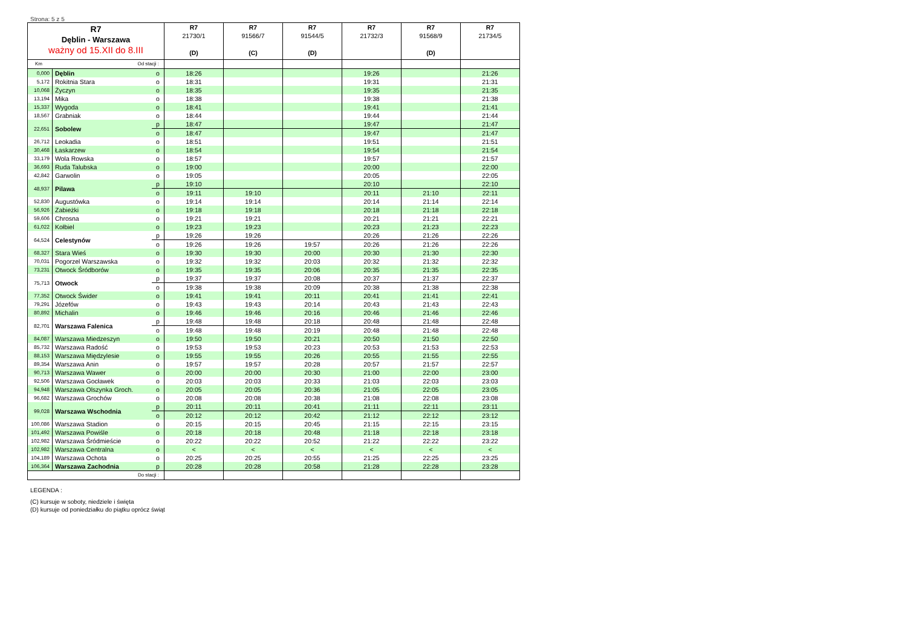Strona: 5 z 5
| R7 Dęblin - Warszawa ważny od 15.XII do 8.III | | | R7 21730/1 (D) | R7 91566/7 (C) | R7 91544/5 (D) | R7 21732/3 | R7 91568/9 (D) | R7 21734/5 |
| --- | --- | --- | --- | --- | --- | --- | --- | --- |
| Km Od stacji : | | | | | | | | |
| 0,000 | Dęblin | o | 18:26 | | | 19:26 | | 21:26 |
| 5,172 | Rokitnia Stara | o | 18:31 | | | 19:31 | | 21:31 |
| 10,068 | Życzyn | o | 18:35 | | | 19:35 | | 21:35 |
| 13,194 | Mika | o | 18:38 | | | 19:38 | | 21:38 |
| 15,337 | Wygoda | o | 18:41 | | | 19:41 | | 21:41 |
| 18,567 | Grabniak | o | 18:44 | | | 19:44 | | 21:44 |
| 22,651 | Sobolew | p | 18:47 | | | 19:47 | | 21:47 |
| | | o | 18:47 | | | 19:47 | | 21:47 |
| 26,712 | Leokadia | o | 18:51 | | | 19:51 | | 21:51 |
| 30,468 | Łaskarzew | o | 18:54 | | | 19:54 | | 21:54 |
| 33,179 | Wola Rowska | o | 18:57 | | | 19:57 | | 21:57 |
| 36,693 | Ruda Talubska | o | 19:00 | | | 20:00 | | 22:00 |
| 42,842 | Garwolin | o | 19:05 | | | 20:05 | | 22:05 |
| 48,937 | Pilawa | p | 19:10 | | | 20:10 | | 22:10 |
| | | o | 19:11 | 19:10 | | 20:11 | 21:10 | 22:11 |
| 52,830 | Augustówka | o | 19:14 | 19:14 | | 20:14 | 21:14 | 22:14 |
| 56,926 | Zabieżki | o | 19:18 | 19:18 | | 20:18 | 21:18 | 22:18 |
| 59,606 | Chrosna | o | 19:21 | 19:21 | | 20:21 | 21:21 | 22:21 |
| 61,022 | Kołbiel | o | 19:23 | 19:23 | | 20:23 | 21:23 | 22:23 |
| 64,524 | Celestynów | p | 19:26 | 19:26 | | 20:26 | 21:26 | 22:26 |
| | | o | 19:26 | 19:26 | 19:57 | 20:26 | 21:26 | 22:26 |
| 68,327 | Stara Wieś | o | 19:30 | 19:30 | 20:00 | 20:30 | 21:30 | 22:30 |
| 70,031 | Pogorzel Warszawska | o | 19:32 | 19:32 | 20:03 | 20:32 | 21:32 | 22:32 |
| 73,231 | Otwock Śródborów | o | 19:35 | 19:35 | 20:06 | 20:35 | 21:35 | 22:35 |
| 75,713 | Otwock | p | 19:37 | 19:37 | 20:08 | 20:37 | 21:37 | 22:37 |
| | | o | 19:38 | 19:38 | 20:09 | 20:38 | 21:38 | 22:38 |
| 77,352 | Otwock Świder | o | 19:41 | 19:41 | 20:11 | 20:41 | 21:41 | 22:41 |
| 79,291 | Józefów | o | 19:43 | 19:43 | 20:14 | 20:43 | 21:43 | 22:43 |
| 80,892 | Michalin | o | 19:46 | 19:46 | 20:16 | 20:46 | 21:46 | 22:46 |
| 82,701 | Warszawa Falenica | p | 19:48 | 19:48 | 20:18 | 20:48 | 21:48 | 22:48 |
| | | o | 19:48 | 19:48 | 20:19 | 20:48 | 21:48 | 22:48 |
| 84,087 | Warszawa Miedzeszyn | o | 19:50 | 19:50 | 20:21 | 20:50 | 21:50 | 22:50 |
| 85,732 | Warszawa Radość | o | 19:53 | 19:53 | 20:23 | 20:53 | 21:53 | 22:53 |
| 88,153 | Warszawa Międzylesie | o | 19:55 | 19:55 | 20:26 | 20:55 | 21:55 | 22:55 |
| 89,354 | Warszawa Anin | o | 19:57 | 19:57 | 20:28 | 20:57 | 21:57 | 22:57 |
| 90,713 | Warszawa Wawer | o | 20:00 | 20:00 | 20:30 | 21:00 | 22:00 | 23:00 |
| 92,506 | Warszawa Gocławek | o | 20:03 | 20:03 | 20:33 | 21:03 | 22:03 | 23:03 |
| 94,948 | Warszawa Olszynka Groch. | o | 20:05 | 20:05 | 20:36 | 21:05 | 22:05 | 23:05 |
| 96,682 | Warszawa Grochów | o | 20:08 | 20:08 | 20:38 | 21:08 | 22:08 | 23:08 |
| 99,028 | Warszawa Wschodnia | p | 20:11 | 20:11 | 20:41 | 21:11 | 22:11 | 23:11 |
| | | o | 20:12 | 20:12 | 20:42 | 21:12 | 22:12 | 23:12 |
| 100,086 | Warszawa Stadion | o | 20:15 | 20:15 | 20:45 | 21:15 | 22:15 | 23:15 |
| 101,492 | Warszawa Powiśle | o | 20:18 | 20:18 | 20:48 | 21:18 | 22:18 | 23:18 |
| 102,982 | Warszawa Śródmieście | o | 20:22 | 20:22 | 20:52 | 21:22 | 22:22 | 23:22 |
| 102,982 | Warszawa Centralna | o | < | < | < | < | < | < |
| 104,189 | Warszawa Ochota | o | 20:25 | 20:25 | 20:55 | 21:25 | 22:25 | 23:25 |
| 106,364 | Warszawa Zachodnia | p | 20:28 | 20:28 | 20:58 | 21:28 | 22:28 | 23:28 |
| Do stacji : | | | | | | | | |
LEGENDA :
(C) kursuje w soboty, niedziele i święta
(D) kursuje od poniedziałku do piątku oprócz świąt